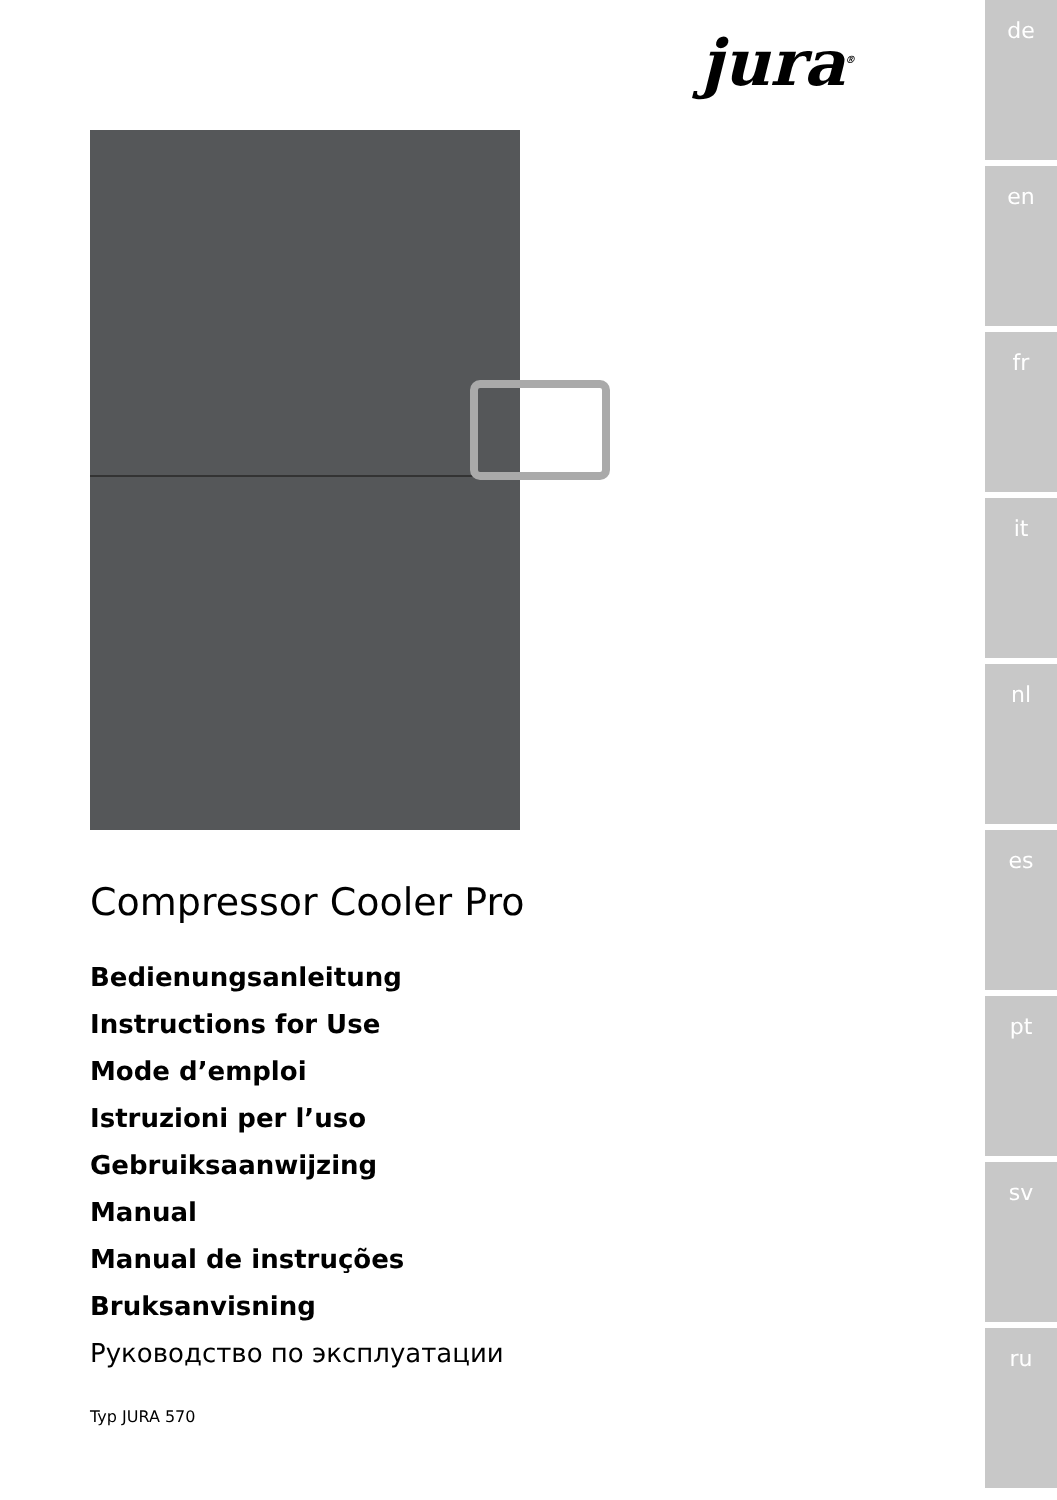jura<sup>®</sup>
Compressor Cooler Pro
Bedienungsanleitung
Instructions for Use
Mode d’emploi
Istruzioni per l’uso
Gebruiksaanwijzing
Manual
Manual de instruções
Bruksanvisning
Руководство по эксплуатации
Typ JURA 570
de
en
fr
it
nl
es
pt
sv
ru